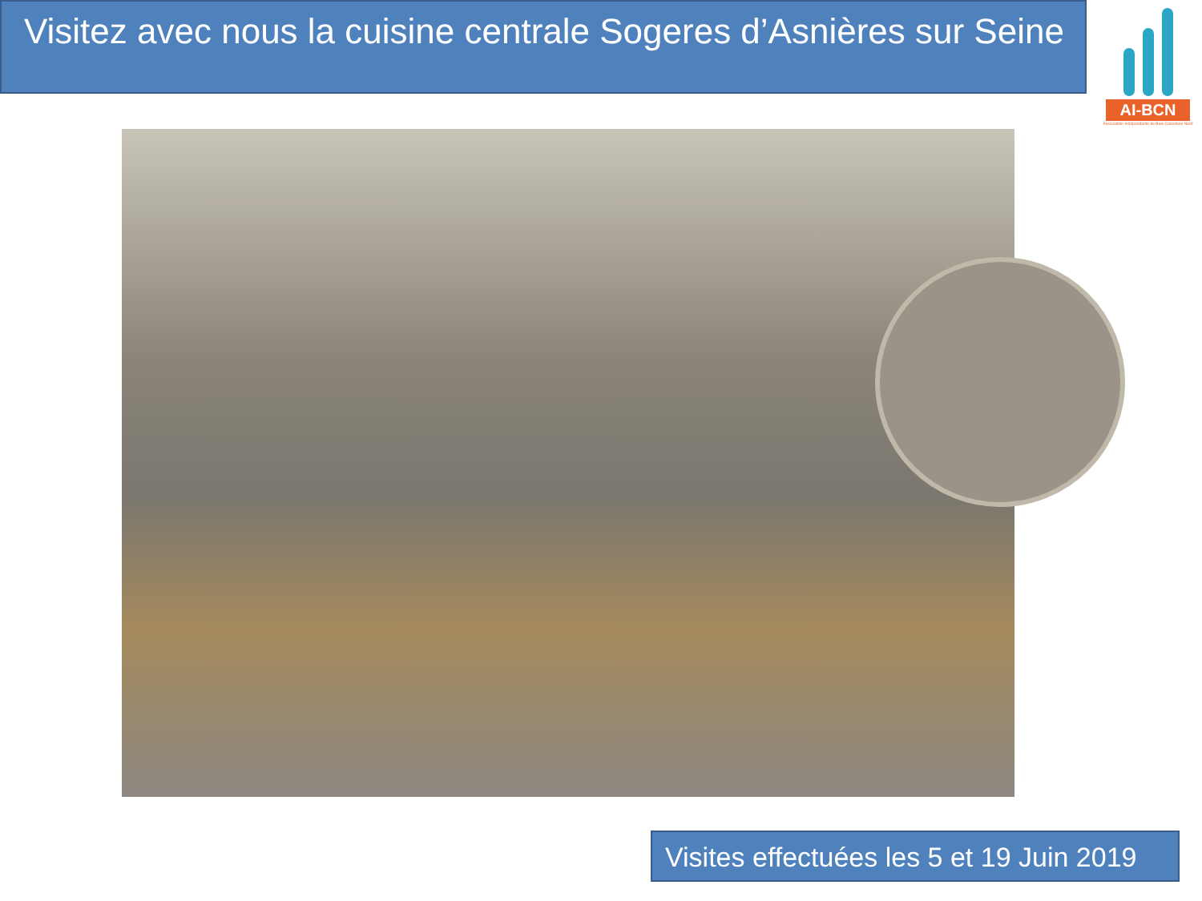Visitez avec nous la cuisine centrale Sogeres d’Asnières sur Seine
AI-BCN
Association Indépendante de Bois-Colombes Nord
Visites effectuées les 5 et 19 Juin 2019